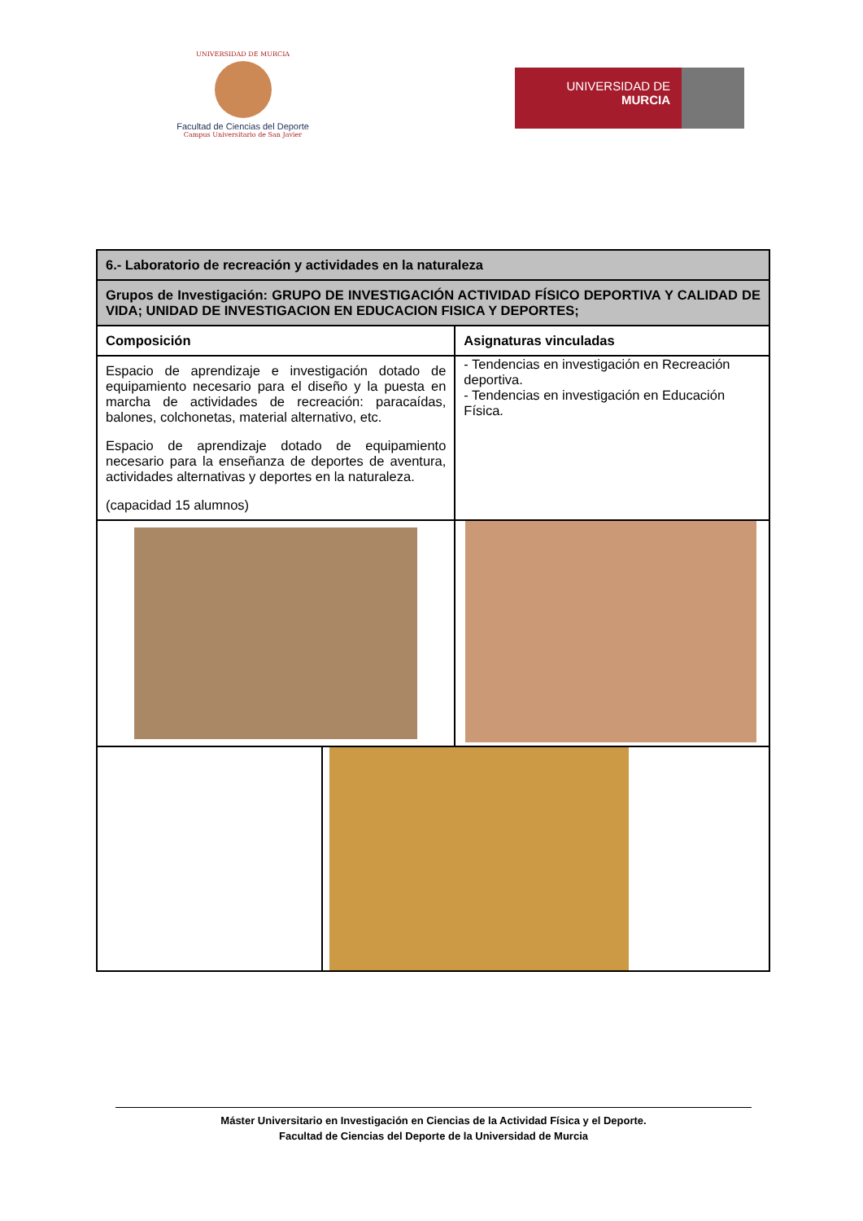UNIVERSIDAD DE MURCIA
Facultad de Ciencias del Deporte
Campus Universitario de San Javier
UNIVERSIDAD DE
MURCIA
| 6.- Laboratorio de recreación y actividades en la naturaleza | | |
| Grupos de Investigación: GRUPO DE INVESTIGACIÓN ACTIVIDAD FÍSICO DEPORTIVA Y CALIDAD DE VIDA; UNIDAD DE INVESTIGACION EN EDUCACION FISICA Y DEPORTES; | | |
| Composición | | Asignaturas vinculadas |
| Espacio de aprendizaje e investigación dotado de equipamiento necesario para el diseño y la puesta en marcha de actividades de recreación: paracaídas, balones, colchonetas, material alternativo, etc. Espacio de aprendizaje dotado de equipamiento necesario para la enseñanza de deportes de aventura, actividades alternativas y deportes en la naturaleza. (capacidad 15 alumnos) | | - Tendencias en investigación en Recreación deportiva. - Tendencias en investigación en Educación Física. |
Máster Universitario en Investigación en Ciencias de la Actividad Física y el Deporte.
Facultad de Ciencias del Deporte de la Universidad de Murcia